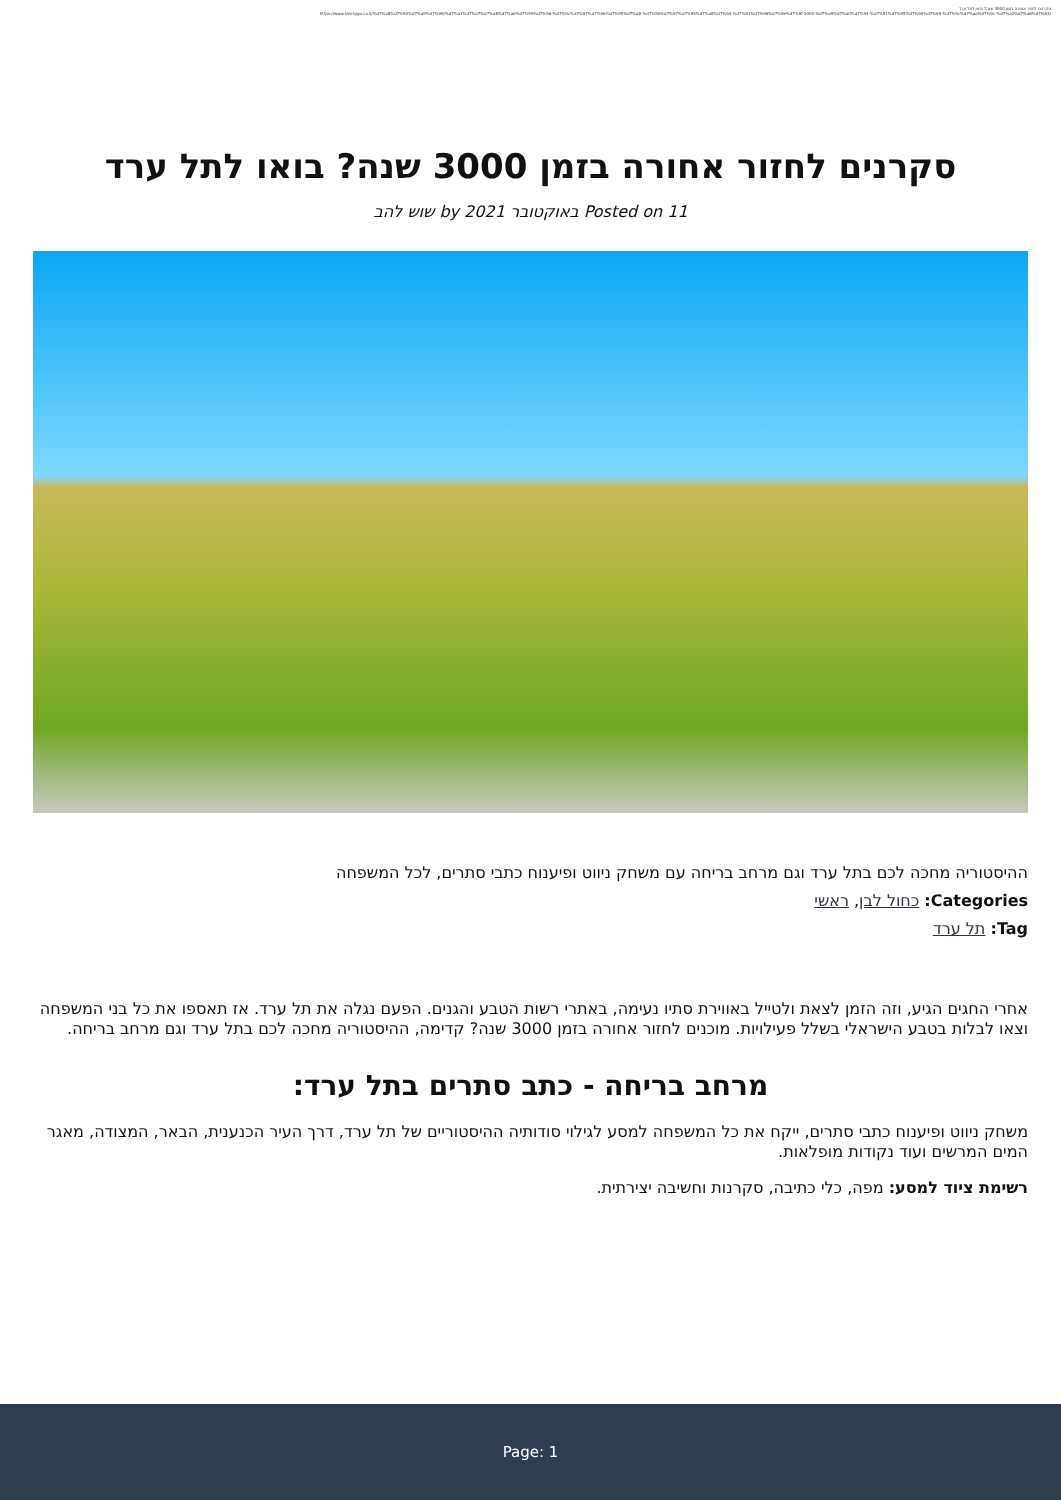סקרנים לחזור אחורה בזמן 3000 שנה? בואו לתל ערד
https://www.familygo.co.il/%d7%a8%d7%90%d7%a9%d7%99/%d7%a1%d7%a7%d7%a8%d7%a0%d7%99%d7%9d-%d7%9c%d7%97%d7%96%d7%95%d7%a8-%d7%90%d7%97%d7%95%d7%a8%d7%94-%d7%91%d7%96%d7%9e%d7%9f-3000-%d7%a9%d7%a0%d7%94-%d7%91%d7%95%d7%90%d7%95-%d7%9c%d7%aa%d7%9c-%d7%a2%d7%a8%d7%93/
סקרנים לחזור אחורה בזמן 3000 שנה? בואו לתל ערד
Posted on 11 באוקטובר 2021 by שוש להב
ההיסטוריה מחכה לכם בתל ערד וגם מרחב בריחה עם משחק ניווט ופיענוח כתבי סתרים, לכל המשפחה
Categories: כחול לבן, ראשי
Tag: תל ערד
אחרי החגים הגיע, וזה הזמן לצאת ולטייל באווירת סתיו נעימה, באתרי רשות הטבע והגנים. הפעם נגלה את תל ערד. אז תאספו את כל בני המשפחה וצאו לבלות בטבע הישראלי בשלל פעילויות. מוכנים לחזור אחורה בזמן 3000 שנה? קדימה, ההיסטוריה מחכה לכם בתל ערד וגם מרחב בריחה.
מרחב בריחה - כתב סתרים בתל ערד:
משחק ניווט ופיענוח כתבי סתרים, ייקח את כל המשפחה למסע לגילוי סודותיה ההיסטוריים של תל ערד, דרך העיר הכנענית, הבאר, המצודה, מאגר המים המרשים ועוד נקודות מופלאות.
רשימת ציוד למסע: מפה, כלי כתיבה, סקרנות וחשיבה יצירתית.
Page: 1